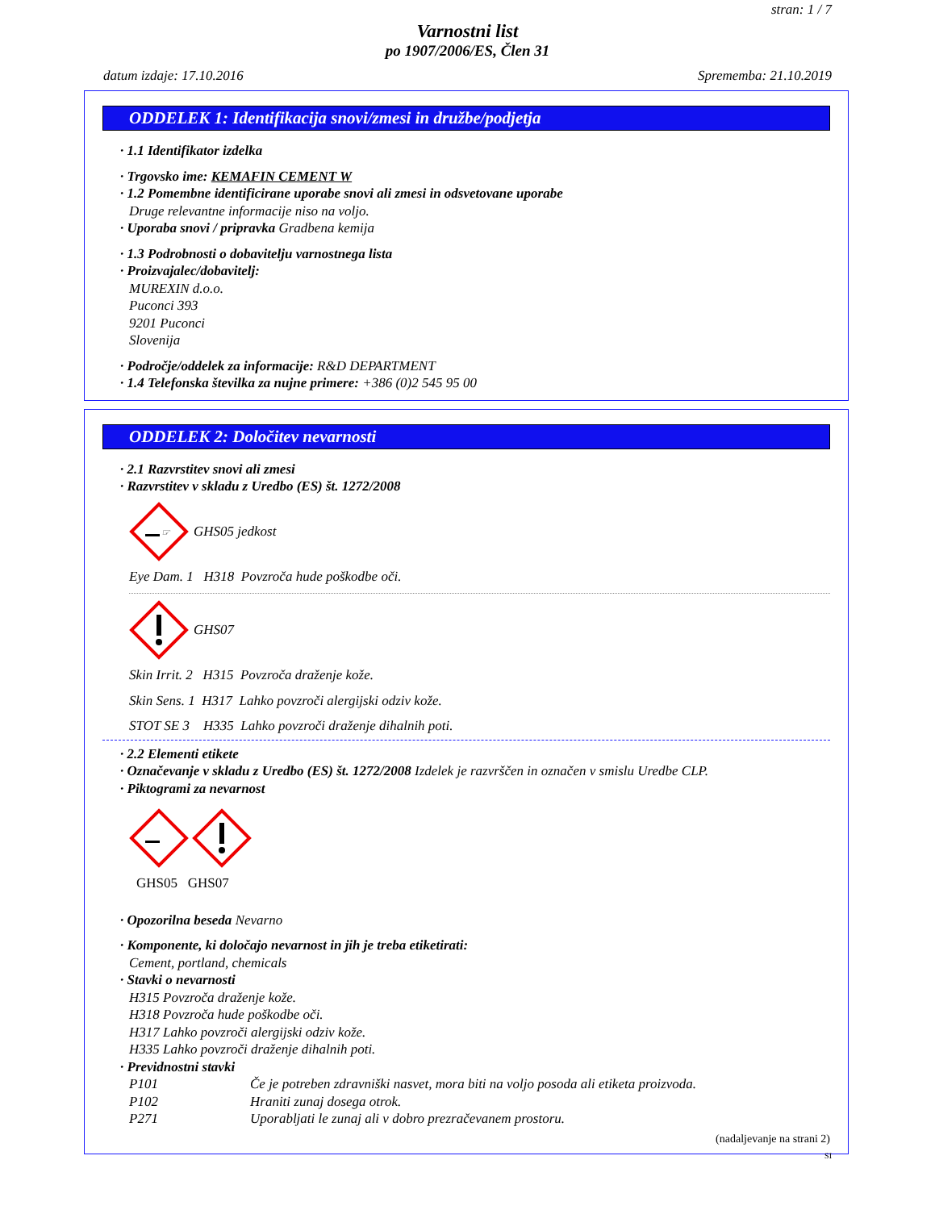stran: 1 / 7
Varnostni list
po 1907/2006/ES, Člen 31
datum izdaje: 17.10.2016 Sprememba: 21.10.2019
ODDELEK 1: Identifikacija snovi/zmesi in družbe/podjetja
· 1.1 Identifikator izdelka
· Trgovsko ime: KEMAFIN CEMENT W
· 1.2 Pomembne identificirane uporabe snovi ali zmesi in odsvetovane uporabe
Druge relevantne informacije niso na voljo.
· Uporaba snovi / pripravka Gradbena kemija
· 1.3 Podrobnosti o dobavitelju varnostnega lista
· Proizvajalec/dobavitelj:
MUREXIN d.o.o.
Puconci 393
9201 Puconci
Slovenija
· Področje/oddelek za informacije: R&D DEPARTMENT
· 1.4 Telefonska številka za nujne primere: +386 (0)2 545 95 00
ODDELEK 2: Določitev nevarnosti
· 2.1 Razvrstitev snovi ali zmesi
· Razvrstitev v skladu z Uredbo (ES) št. 1272/2008
☞
GHS05 jedkost
Eye Dam. 1 H318 Povzroča hude poškodbe oči.
GHS07
Skin Irrit. 2 H315 Povzroča draženje kože.
Skin Sens. 1 H317 Lahko povzroči alergijski odziv kože.
STOT SE 3 H335 Lahko povzroči draženje dihalnih poti.
· 2.2 Elementi etikete
· Označevanje v skladu z Uredbo (ES) št. 1272/2008 Izdelek je razvrščen in označen v smislu Uredbe CLP.
· Piktogrami za nevarnost
GHS05 GHS07
· Opozorilna beseda Nevarno
· Komponente, ki določajo nevarnost in jih je treba etiketirati:
Cement, portland, chemicals
· Stavki o nevarnosti
H315 Povzroča draženje kože.
H318 Povzroča hude poškodbe oči.
H317 Lahko povzroči alergijski odziv kože.
H335 Lahko povzroči draženje dihalnih poti.
· Previdnostni stavki
P101 Če je potreben zdravniški nasvet, mora biti na voljo posoda ali etiketa proizvoda.
P102 Hraniti zunaj dosega otrok.
P271 Uporabljati le zunaj ali v dobro prezračevanem prostoru.
(nadaljevanje na strani 2)
SI